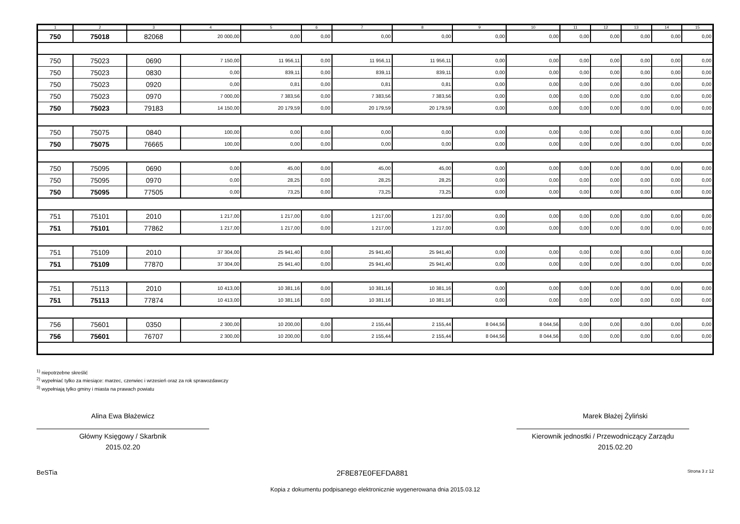| 1 | 2 | 3 | 4 | 5 | 6 | 7 | 8 | 9 | 10 | 11 | 12 | 13 | 14 | 15 |
| --- | --- | --- | --- | --- | --- | --- | --- | --- | --- | --- | --- | --- | --- | --- |
| 750 | 75018 | 82068 | 20 000,00 | 0,00 | 0,00 | 0,00 | 0,00 | 0,00 | 0,00 | 0,00 | 0,00 | 0,00 | 0,00 | 0,00 |
| 750 | 75023 | 0690 | 7 150,00 | 11 956,11 | 0,00 | 11 956,11 | 11 956,11 | 0,00 | 0,00 | 0,00 | 0,00 | 0,00 | 0,00 | 0,00 |
| 750 | 75023 | 0830 | 0,00 | 839,11 | 0,00 | 839,11 | 839,11 | 0,00 | 0,00 | 0,00 | 0,00 | 0,00 | 0,00 | 0,00 |
| 750 | 75023 | 0920 | 0,00 | 0,81 | 0,00 | 0,81 | 0,81 | 0,00 | 0,00 | 0,00 | 0,00 | 0,00 | 0,00 | 0,00 |
| 750 | 75023 | 0970 | 7 000,00 | 7 383,56 | 0,00 | 7 383,56 | 7 383,56 | 0,00 | 0,00 | 0,00 | 0,00 | 0,00 | 0,00 | 0,00 |
| 750 | 75023 | 79183 | 14 150,00 | 20 179,59 | 0,00 | 20 179,59 | 20 179,59 | 0,00 | 0,00 | 0,00 | 0,00 | 0,00 | 0,00 | 0,00 |
| 750 | 75075 | 0840 | 100,00 | 0,00 | 0,00 | 0,00 | 0,00 | 0,00 | 0,00 | 0,00 | 0,00 | 0,00 | 0,00 | 0,00 |
| 750 | 75075 | 76665 | 100,00 | 0,00 | 0,00 | 0,00 | 0,00 | 0,00 | 0,00 | 0,00 | 0,00 | 0,00 | 0,00 | 0,00 |
| 750 | 75095 | 0690 | 0,00 | 45,00 | 0,00 | 45,00 | 45,00 | 0,00 | 0,00 | 0,00 | 0,00 | 0,00 | 0,00 | 0,00 |
| 750 | 75095 | 0970 | 0,00 | 28,25 | 0,00 | 28,25 | 28,25 | 0,00 | 0,00 | 0,00 | 0,00 | 0,00 | 0,00 | 0,00 |
| 750 | 75095 | 77505 | 0,00 | 73,25 | 0,00 | 73,25 | 73,25 | 0,00 | 0,00 | 0,00 | 0,00 | 0,00 | 0,00 | 0,00 |
| 751 | 75101 | 2010 | 1 217,00 | 1 217,00 | 0,00 | 1 217,00 | 1 217,00 | 0,00 | 0,00 | 0,00 | 0,00 | 0,00 | 0,00 | 0,00 |
| 751 | 75101 | 77862 | 1 217,00 | 1 217,00 | 0,00 | 1 217,00 | 1 217,00 | 0,00 | 0,00 | 0,00 | 0,00 | 0,00 | 0,00 | 0,00 |
| 751 | 75109 | 2010 | 37 304,00 | 25 941,40 | 0,00 | 25 941,40 | 25 941,40 | 0,00 | 0,00 | 0,00 | 0,00 | 0,00 | 0,00 | 0,00 |
| 751 | 75109 | 77870 | 37 304,00 | 25 941,40 | 0,00 | 25 941,40 | 25 941,40 | 0,00 | 0,00 | 0,00 | 0,00 | 0,00 | 0,00 | 0,00 |
| 751 | 75113 | 2010 | 10 413,00 | 10 381,16 | 0,00 | 10 381,16 | 10 381,16 | 0,00 | 0,00 | 0,00 | 0,00 | 0,00 | 0,00 | 0,00 |
| 751 | 75113 | 77874 | 10 413,00 | 10 381,16 | 0,00 | 10 381,16 | 10 381,16 | 0,00 | 0,00 | 0,00 | 0,00 | 0,00 | 0,00 | 0,00 |
| 756 | 75601 | 0350 | 2 300,00 | 10 200,00 | 0,00 | 2 155,44 | 2 155,44 | 8 044,56 | 8 044,56 | 0,00 | 0,00 | 0,00 | 0,00 | 0,00 |
| 756 | 75601 | 76707 | 2 300,00 | 10 200,00 | 0,00 | 2 155,44 | 2 155,44 | 8 044,56 | 8 044,56 | 0,00 | 0,00 | 0,00 | 0,00 | 0,00 |
<sup>1)</sup> niepotrzebne skreślić
<sup>2)</sup> wypełniać tylko za miesiące: marzec, czerwiec i wrzesień oraz za rok sprawozdawczy
<sup>3)</sup> wypełniają tylko gminy i miasta na prawach powiatu
Alina Ewa Błażewicz
Główny Księgowy / Skarbnik
2015.02.20
Marek Błażej Żyliński
Kierownik jednostki / Przewodniczący Zarządu
2015.02.20
BeSTia 2F8E87E0FEFDA881 Strona 3 z 12
Kopia z dokumentu podpisanego elektronicznie wygenerowana dnia 2015.03.12